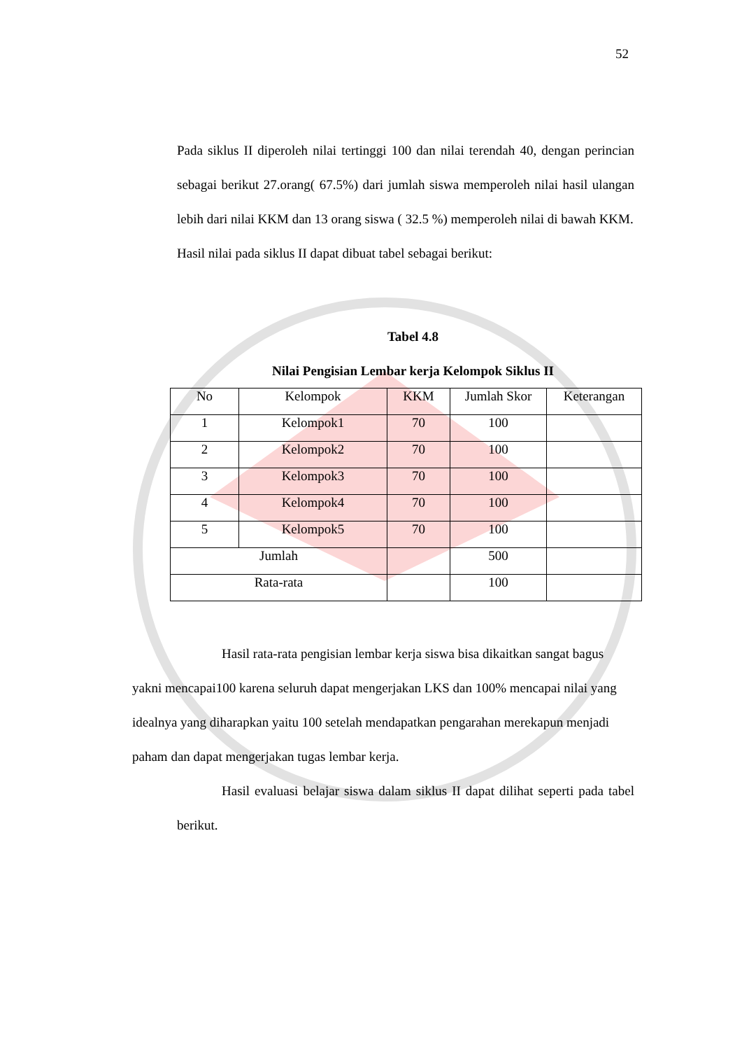52
Pada siklus II diperoleh nilai tertinggi 100 dan nilai terendah 40, dengan perincian sebagai berikut 27.orang( 67.5%) dari jumlah siswa memperoleh nilai hasil ulangan lebih dari nilai KKM dan 13 orang siswa ( 32.5 %) memperoleh nilai di bawah KKM.
Hasil nilai pada siklus II dapat dibuat tabel sebagai berikut:
Tabel 4.8
Nilai Pengisian Lembar kerja Kelompok Siklus II
| No | Kelompok | KKM | Jumlah Skor | Keterangan |
| 1 | Kelompok1 | 70 | 100 | |
| 2 | Kelompok2 | 70 | 100 | |
| 3 | Kelompok3 | 70 | 100 | |
| 4 | Kelompok4 | 70 | 100 | |
| 5 | Kelompok5 | 70 | 100 | |
| Jumlah | | | 500 | |
| Rata-rata | | | 100 | |
Hasil rata-rata pengisian lembar kerja siswa bisa dikaitkan sangat bagus yakni mencapai100 karena seluruh dapat mengerjakan LKS dan 100% mencapai nilai yang idealnya yang diharapkan yaitu 100 setelah mendapatkan pengarahan merekapun menjadi paham dan dapat mengerjakan tugas lembar kerja.
Hasil evaluasi belajar siswa dalam siklus II dapat dilihat seperti pada tabel berikut.